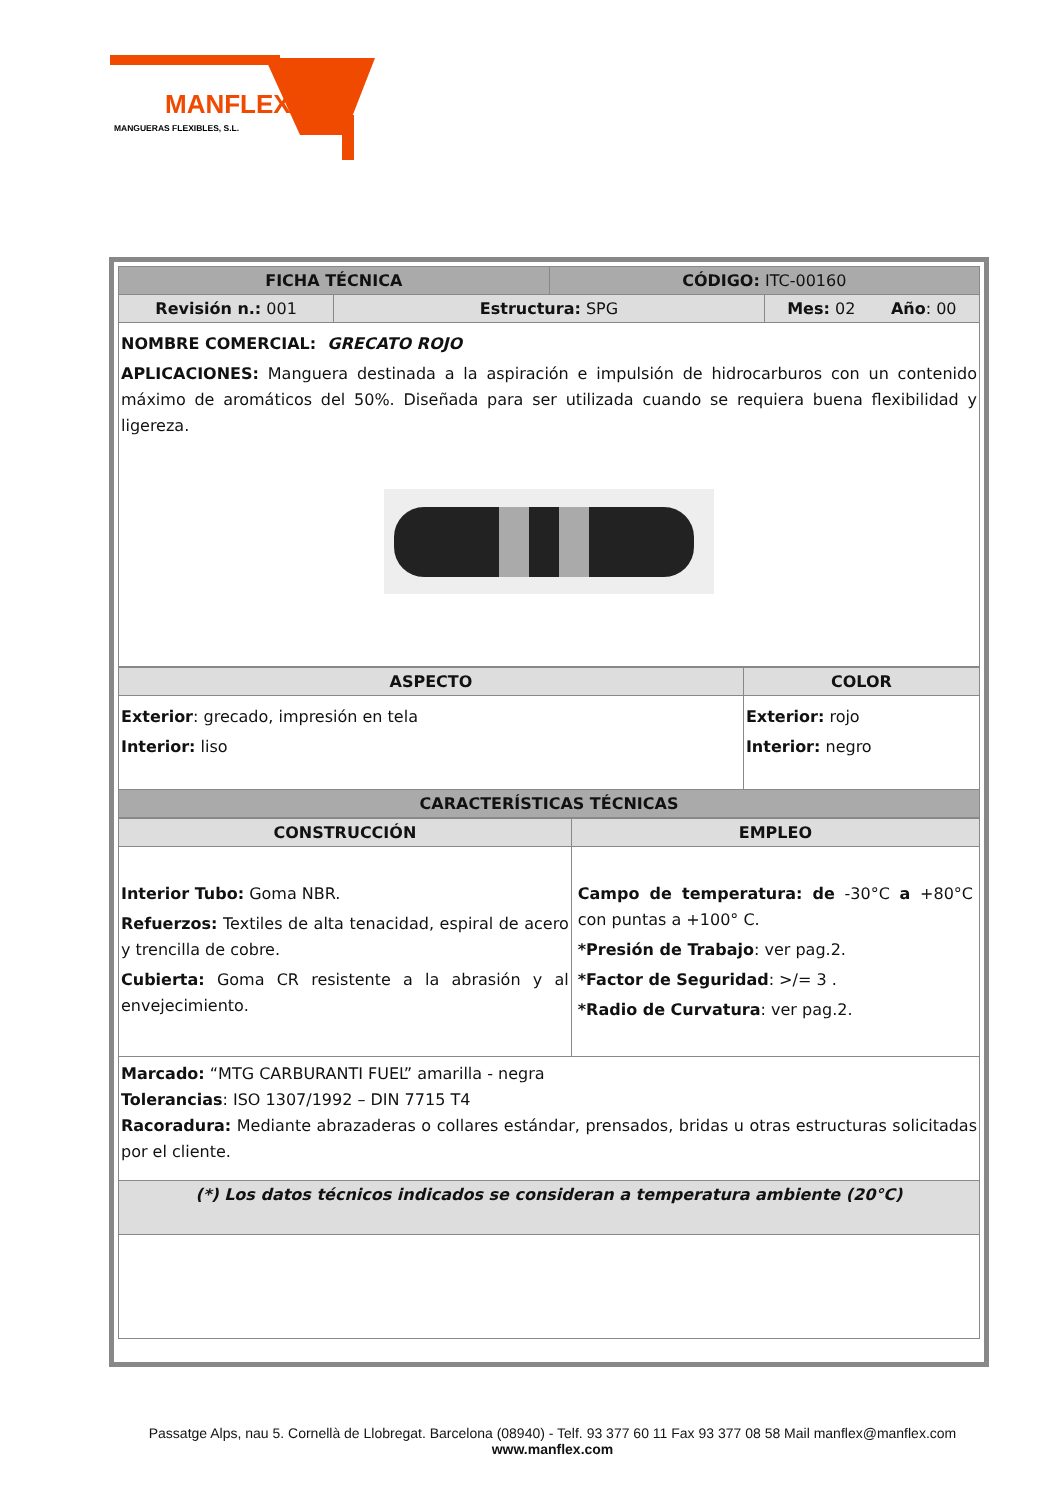MANFLEX
MANGUERAS FLEXIBLES, S.L.
| FICHA TÉCNICA | | CÓDIGO: ITC-00160 | |
| --- | --- | --- | --- |
| Revisión n.: 001 | Estructura: SPG | | Mes: 02 Año : 00 |
| NOMBRE COMERCIAL: GRECATO ROJO APLICACIONES: Manguera destinada a la aspiración e impulsión de hidrocarburos con un contenido máximo de aromáticos del 50%. Diseñada para ser utilizada cuando se requiera buena flexibilidad y ligereza. | | | |
| ASPECTO | COLOR |
| --- | --- |
| Exterior : grecado, impresión en tela Interior: liso | Exterior: rojo Interior: negro |
| CARACTERÍSTICAS TÉCNICAS | |
| CONSTRUCCIÓN | EMPLEO |
| --- | --- |
| Interior Tubo: Goma NBR. Refuerzos: Textiles de alta tenacidad, espiral de acero y trencilla de cobre. Cubierta: Goma CR resistente a la abrasión y al envejecimiento. | Campo de temperatura: de -30°C a +80°C con puntas a +100° C. *Presión de Trabajo : ver pag.2. *Factor de Seguridad : >/= 3 . *Radio de Curvatura : ver pag.2. |
| Marcado: “MTG CARBURANTI FUEL” amarilla - negra Tolerancias : ISO 1307/1992 – DIN 7715 T4 Racoradura: Mediante abrazaderas o collares estándar, prensados, bridas u otras estructuras solicitadas por el cliente. | |
| (*) Los datos técnicos indicados se consideran a temperatura ambiente (20°C) | |
Passatge Alps, nau 5. Cornellà de Llobregat. Barcelona (08940) - Telf. 93 377 60 11 Fax 93 377 08 58 Mail manflex@manflex.com
www.manflex.com